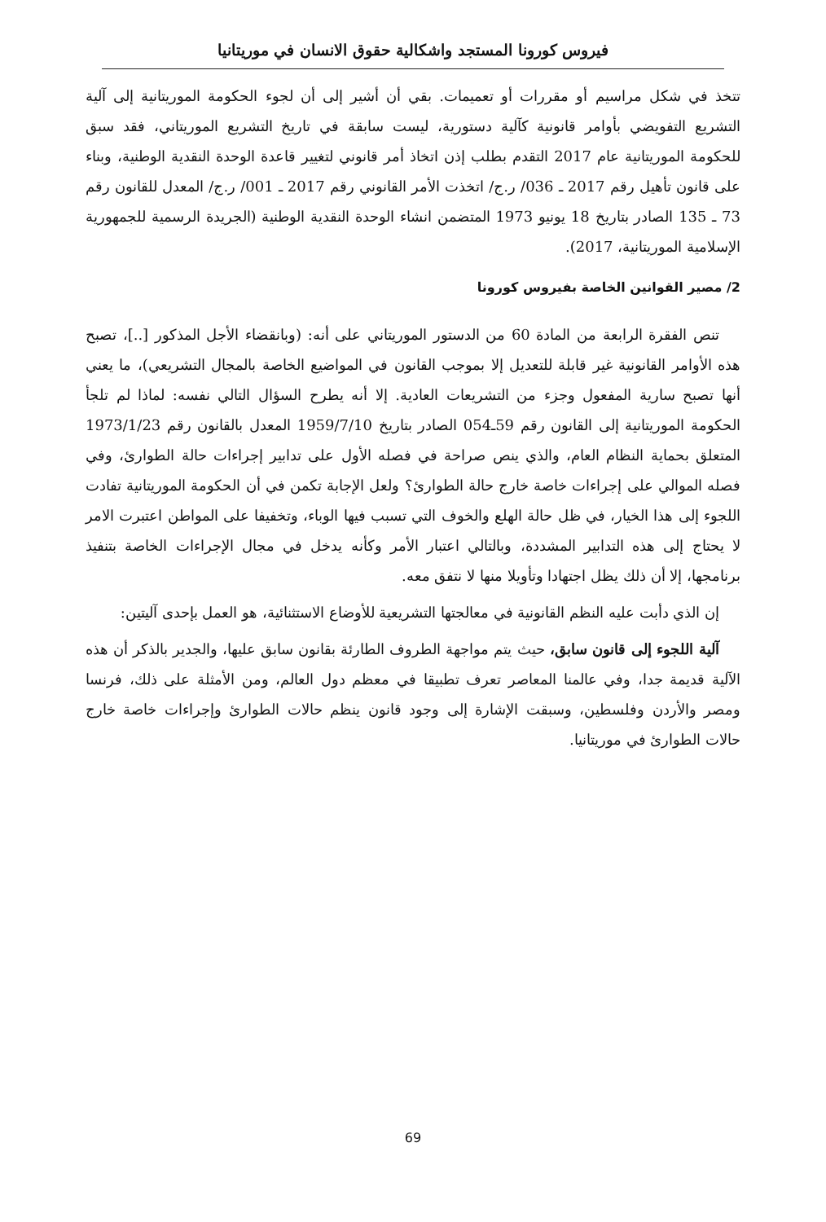فيروس كورونا المستجد واشكالية حقوق الانسان في موريتانيا
تتخذ في شكل مراسيم أو مقررات أو تعميمات. بقي أن أشير إلى أن لجوء الحكومة الموريتانية إلى آلية التشريع التفويضي بأوامر قانونية كآلية دستورية، ليست سابقة في تاريخ التشريع الموريتاني، فقد سبق للحكومة الموريتانية عام 2017 التقدم بطلب إذن اتخاذ أمر قانوني لتغيير قاعدة الوحدة النقدية الوطنية، وبناء على قانون تأهيل رقم 2017 ـ 036/ ر.ج/ اتخذت الأمر القانوني رقم 2017 ـ 001/ ر.ج/ المعدل للقانون رقم 73 ـ 135 الصادر بتاريخ 18 يونيو 1973 المتضمن انشاء الوحدة النقدية الوطنية (الجريدة الرسمية للجمهورية الإسلامية الموريتانية، 2017).
2/ مصير القوانين الخاصة بفيروس كورونا
تنص الفقرة الرابعة من المادة 60 من الدستور الموريتاني على أنه: (وبانقضاء الأجل المذكور [..]، تصبح هذه الأوامر القانونية غير قابلة للتعديل إلا بموجب القانون في المواضيع الخاصة بالمجال التشريعي)، ما يعني أنها تصبح سارية المفعول وجزء من التشريعات العادية. إلا أنه يطرح السؤال التالي نفسه: لماذا لم تلجأ الحكومة الموريتانية إلى القانون رقم 59ـ054 الصادر بتاريخ 1959/7/10 المعدل بالقانون رقم 1973/1/23 المتعلق بحماية النظام العام، والذي ينص صراحة في فصله الأول على تدابير إجراءات حالة الطوارئ، وفي فصله الموالي على إجراءات خاصة خارج حالة الطوارئ؟ ولعل الإجابة تكمن في أن الحكومة الموريتانية تفادت اللجوء إلى هذا الخيار، في ظل حالة الهلع والخوف التي تسبب فيها الوباء، وتخفيفا على المواطن اعتبرت الامر لا يحتاج إلى هذه التدابير المشددة، وبالتالي اعتبار الأمر وكأنه يدخل في مجال الإجراءات الخاصة بتنفيذ برنامجها، إلا أن ذلك يظل اجتهادا وتأويلا منها لا نتفق معه.
إن الذي دأبت عليه النظم القانونية في معالجتها التشريعية للأوضاع الاستثنائية، هو العمل بإحدى آليتين:
آلية اللجوء إلى قانون سابق، حيث يتم مواجهة الطروف الطارئة بقانون سابق عليها، والجدير بالذكر أن هذه الآلية قديمة جدا، وفي عالمنا المعاصر تعرف تطبيقا في معظم دول العالم، ومن الأمثلة على ذلك، فرنسا ومصر والأردن وفلسطين، وسبقت الإشارة إلى وجود قانون ينظم حالات الطوارئ وإجراءات خاصة خارج حالات الطوارئ في موريتانيا.
69